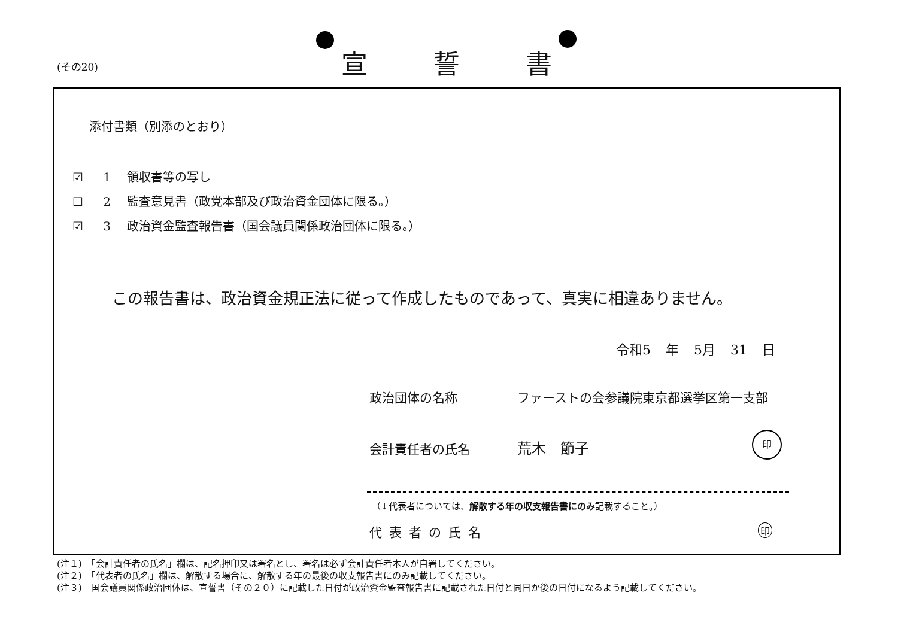(その20) 宣誓書
添付書類（別添のとおり）
☑ 1 領収書等の写し
☐ 2 監査意見書（政党本部及び政治資金団体に限る。）
☑ 3 政治資金監査報告書（国会議員関係政治団体に限る。）
この報告書は、政治資金規正法に従って作成したものであって、真実に相違ありません。
令和5 年 5月 31 日
政治団体の名称 ファーストの会参議院東京都選挙区第一支部
会計責任者の氏名 荒木　節子
印
（↓代表者については、解散する年の収支報告書にのみ記載すること。）
代表者の氏名 印
(注１)　「会計責任者の氏名」欄は、記名押印又は署名とし、署名は必ず会計責任者本人が自署してください。
(注２)　「代表者の氏名」欄は、解散する場合に、解散する年の最後の収支報告書にのみ記載してください。
(注３)　国会議員関係政治団体は、宣誓書（その２０）に記載した日付が政治資金監査報告書に記載された日付と同日か後の日付になるよう記載してください。